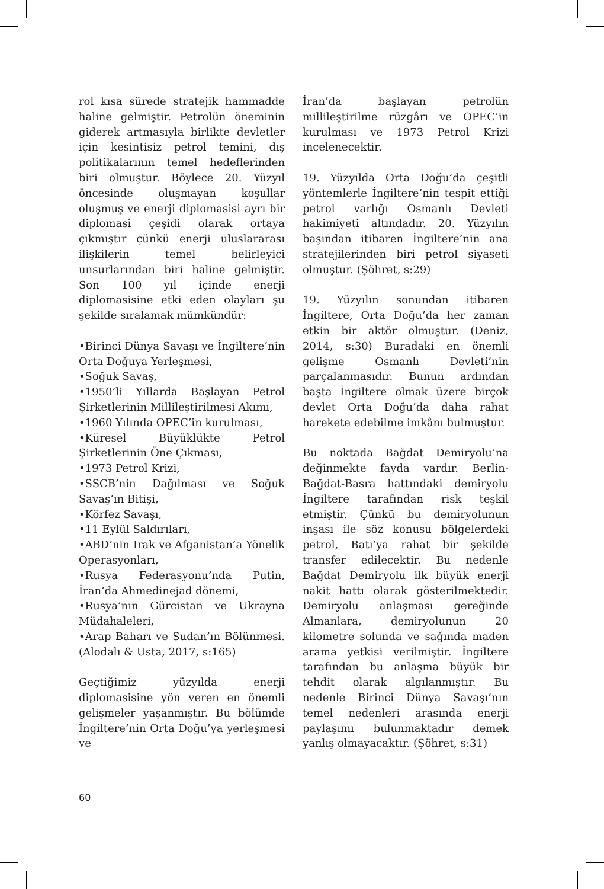rol kısa sürede stratejik hammadde haline gelmiştir. Petrolün öneminin giderek artmasıyla birlikte devletler için kesintisiz petrol temini, dış politikalarının temel hedeflerinden biri olmuştur. Böylece 20. Yüzyıl öncesinde oluşmayan koşullar oluşmuş ve enerji diplomasisi ayrı bir diplomasi çeşidi olarak ortaya çıkmıştır çünkü enerji uluslararası ilişkilerin temel belirleyici unsurlarından biri haline gelmiştir. Son 100 yıl içinde enerji diplomasisine etki eden olayları şu şekilde sıralamak mümkündür:
•Birinci Dünya Savaşı ve İngiltere’nin Orta Doğuya Yerleşmesi,
•Soğuk Savaş,
•1950’li Yıllarda Başlayan Petrol Şirketlerinin Millileştirilmesi Akımı,
•1960 Yılında OPEC’in kurulması,
•Küresel Büyüklükte Petrol Şirketlerinin Öne Çıkması,
•1973 Petrol Krizi,
•SSCB’nin Dağılması ve Soğuk Savaş’ın Bitişi,
•Körfez Savaşı,
•11 Eylül Saldırıları,
•ABD’nin Irak ve Afganistan’a Yönelik Operasyonları,
•Rusya Federasyonu’nda Putin, İran’da Ahmedinejad dönemi,
•Rusya’nın Gürcistan ve Ukrayna Müdahaleleri,
•Arap Baharı ve Sudan’ın Bölünmesi. (Alodalı & Usta, 2017, s:165)
Geçtiğimiz yüzyılda enerji diplomasisine yön veren en önemli gelişmeler yaşanmıştır. Bu bölümde İngiltere’nin Orta Doğu’ya yerleşmesi ve
İran’da başlayan petrolün millileştirilme rüzgârı ve OPEC’in kurulması ve 1973 Petrol Krizi incelenecektir.
19. Yüzyılda Orta Doğu’da çeşitli yöntemlerle İngiltere’nin tespit ettiği petrol varlığı Osmanlı Devleti hakimiyeti altındadır. 20. Yüzyılın başından itibaren İngiltere’nin ana stratejilerinden biri petrol siyaseti olmuştur. (Şöhret, s:29)
19. Yüzyılın sonundan itibaren İngiltere, Orta Doğu’da her zaman etkin bir aktör olmuştur. (Deniz, 2014, s:30) Buradaki en önemli gelişme Osmanlı Devleti’nin parçalanmasıdır. Bunun ardından başta İngiltere olmak üzere birçok devlet Orta Doğu’da daha rahat harekete edebilme imkânı bulmuştur.
Bu noktada Bağdat Demiryolu’na değinmekte fayda vardır. Berlin-Bağdat-Basra hattındaki demiryolu İngiltere tarafından risk teşkil etmiştir. Çünkü bu demiryolunun inşası ile söz konusu bölgelerdeki petrol, Batı’ya rahat bir şekilde transfer edilecektir. Bu nedenle Bağdat Demiryolu ilk büyük enerji nakit hattı olarak gösterilmektedir. Demiryolu anlaşması gereğinde Almanlara, demiryolunun 20 kilometre solunda ve sağında maden arama yetkisi verilmiştir. İngiltere tarafından bu anlaşma büyük bir tehdit olarak algılanmıştır. Bu nedenle Birinci Dünya Savaşı’nın temel nedenleri arasında enerji paylaşımı bulunmaktadır demek yanlış olmayacaktır. (Şöhret, s:31)
60